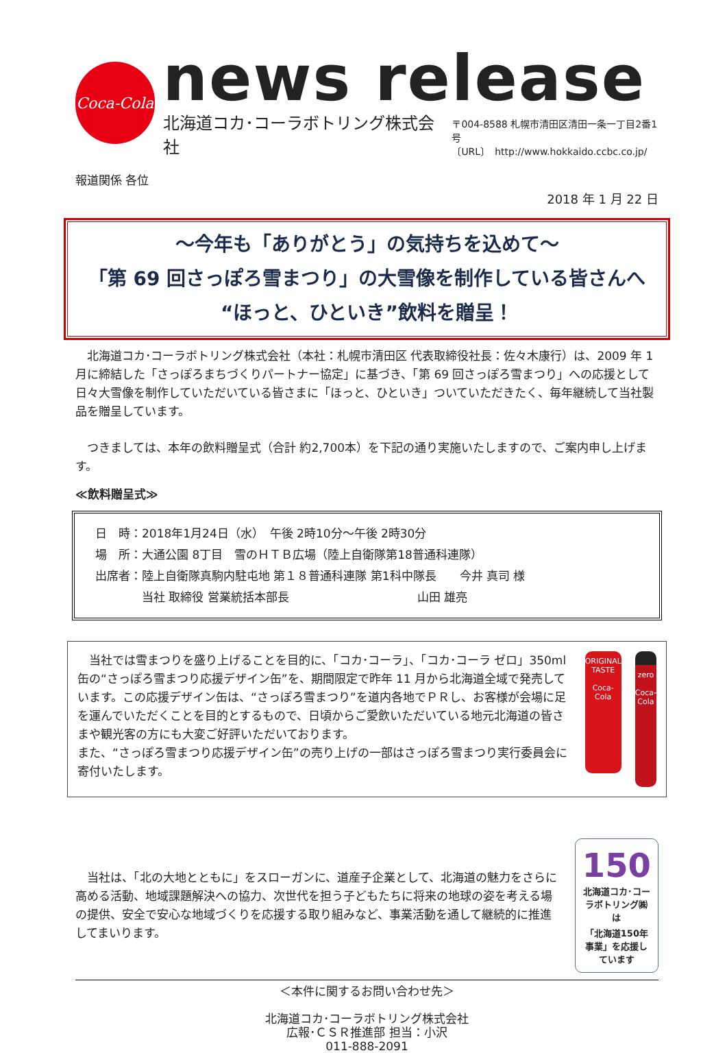Coca-Cola
news release
北海道コカ･コーラボトリング株式会社
〒004-8588 札幌市清田区清田一条一丁目2番1号
〔URL〕　http://www.hokkaido.ccbc.co.jp/
報道関係 各位
2018 年 1 月 22 日
～今年も「ありがとう」の気持ちを込めて～
「第 69 回さっぽろ雪まつり」の大雪像を制作している皆さんへ
“ほっと、ひといき”飲料を贈呈！
　北海道コカ･コーラボトリング株式会社（本社：札幌市清田区 代表取締役社長：佐々木康行）は、2009 年 1 月に締結した「さっぽろまちづくりパートナー協定」に基づき、「第 69 回さっぽろ雪まつり」への応援として日々大雪像を制作していただいている皆さまに「ほっと、ひといき」ついていただきたく、毎年継続して当社製品を贈呈しています。
　つきましては、本年の飲料贈呈式（合計 約2,700本）を下記の通り実施いたしますので、ご案内申し上げます。
≪飲料贈呈式≫
日　時：2018年1月24日（水）　午後 2時10分～午後 2時30分
場　所：大通公園 8丁目　雪のＨＴＢ広場（陸上自衛隊第18普通科連隊）
出席者：陸上自衛隊真駒内駐屯地 第１８普通科連隊 第1科中隊長　　今井 真司 様
　　　　当社 取締役 営業統括本部長　　　　　　　　　　　山田 雄亮
　当社では雪まつりを盛り上げることを目的に、「コカ･コーラ」、「コカ･コーラ ゼロ」350ml 缶の“さっぽろ雪まつり応援デザイン缶”を、期間限定で昨年 11 月から北海道全域で発売しています。この応援デザイン缶は、“さっぽろ雪まつり”を道内各地でＰＲし、お客様が会場に足を運んでいただくことを目的とするもので、日頃からご愛飲いただいている地元北海道の皆さまや観光客の方にも大変ご好評いただいております。
また、“さっぽろ雪まつり応援デザイン缶”の売り上げの一部はさっぽろ雪まつり実行委員会に寄付いたします。
ORIGINAL TASTE
Coca-Cola
zero
Coca-Cola
　当社は、「北の大地とともに」をスローガンに、道産子企業として、北海道の魅力をさらに高める活動、地域課題解決への協力、次世代を担う子どもたちに将来の地球の姿を考える場の提供、安全で安心な地域づくりを応援する取り組みなど、事業活動を通して継続的に推進してまいります。
150
北海道コカ･コーラボトリング㈱は
「北海道150年事業」を応援しています
＜本件に関するお問い合わせ先＞
北海道コカ･コーラボトリング株式会社
広報･ＣＳＲ推進部 担当：小沢
011-888-2091